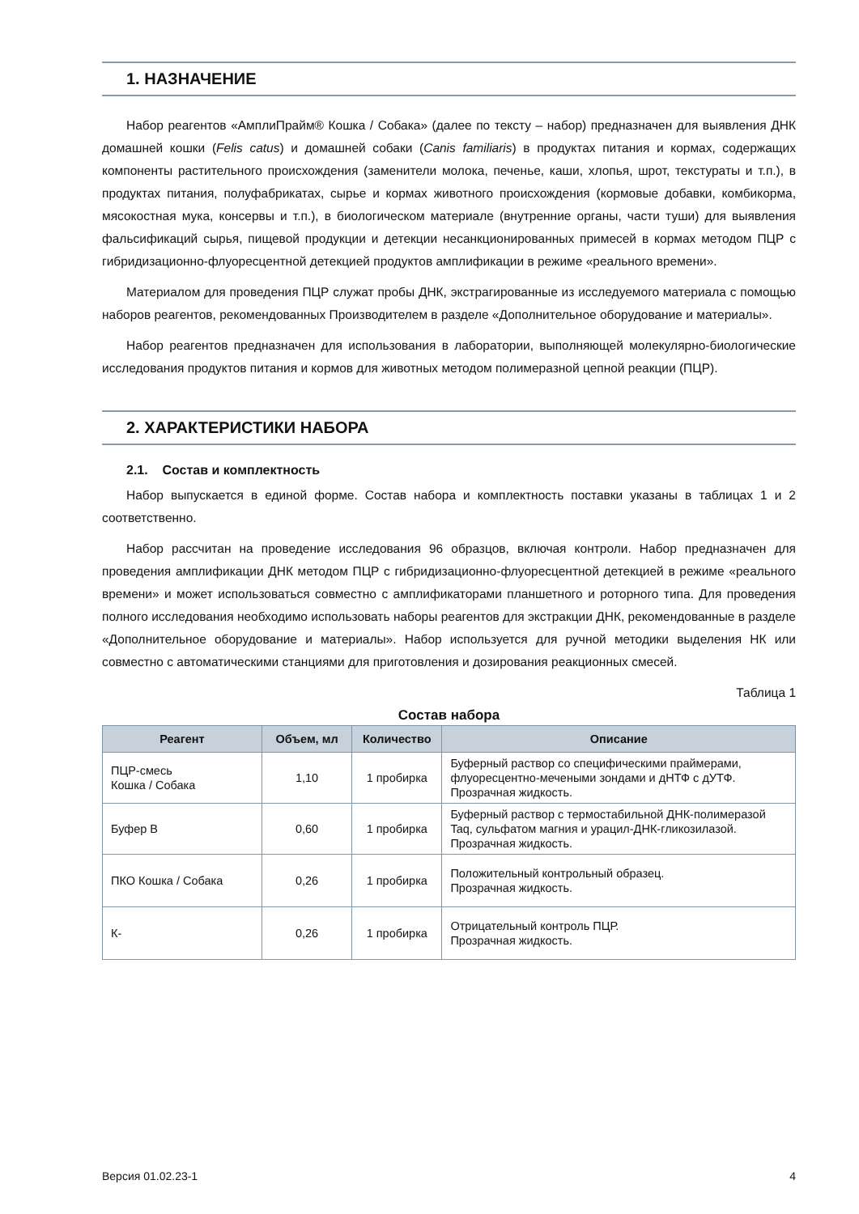1. НАЗНАЧЕНИЕ
Набор реагентов «АмплиПрайм® Кошка / Собака» (далее по тексту – набор) предназначен для выявления ДНК домашней кошки (Felis catus) и домашней собаки (Canis familiaris) в продуктах питания и кормах, содержащих компоненты растительного происхождения (заменители молока, печенье, каши, хлопья, шрот, текстураты и т.п.), в продуктах питания, полуфабрикатах, сырье и кормах животного происхождения (кормовые добавки, комбикорма, мясокостная мука, консервы и т.п.), в биологическом материале (внутренние органы, части туши) для выявления фальсификаций сырья, пищевой продукции и детекции несанкционированных примесей в кормах методом ПЦР с гибридизационно-флуоресцентной детекцией продуктов амплификации в режиме «реального времени».
Материалом для проведения ПЦР служат пробы ДНК, экстрагированные из исследуемого материала с помощью наборов реагентов, рекомендованных Производителем в разделе «Дополнительное оборудование и материалы».
Набор реагентов предназначен для использования в лаборатории, выполняющей молекулярно-биологические исследования продуктов питания и кормов для животных методом полимеразной цепной реакции (ПЦР).
2. ХАРАКТЕРИСТИКИ НАБОРА
2.1. Состав и комплектность
Набор выпускается в единой форме. Состав набора и комплектность поставки указаны в таблицах 1 и 2 соответственно.
Набор рассчитан на проведение исследования 96 образцов, включая контроли. Набор предназначен для проведения амплификации ДНК методом ПЦР с гибридизационно-флуоресцентной детекцией в режиме «реального времени» и может использоваться совместно с амплификаторами планшетного и роторного типа. Для проведения полного исследования необходимо использовать наборы реагентов для экстракции ДНК, рекомендованные в разделе «Дополнительное оборудование и материалы». Набор используется для ручной методики выделения НК или совместно с автоматическими станциями для приготовления и дозирования реакционных смесей.
Таблица 1
Состав набора
| Реагент | Объем, мл | Количество | Описание |
| --- | --- | --- | --- |
| ПЦР-смесь Кошка / Собака | 1,10 | 1 пробирка | Буферный раствор со специфическими праймерами, флуоресцентно-мечеными зондами и дНТФ с дУТФ. Прозрачная жидкость. |
| Буфер В | 0,60 | 1 пробирка | Буферный раствор с термостабильной ДНК-полимеразой Taq, сульфатом магния и урацил-ДНК-гликозилазой. Прозрачная жидкость. |
| ПКО Кошка / Собака | 0,26 | 1 пробирка | Положительный контрольный образец. Прозрачная жидкость. |
| К- | 0,26 | 1 пробирка | Отрицательный контроль ПЦР. Прозрачная жидкость. |
Версия 01.02.23-1 4